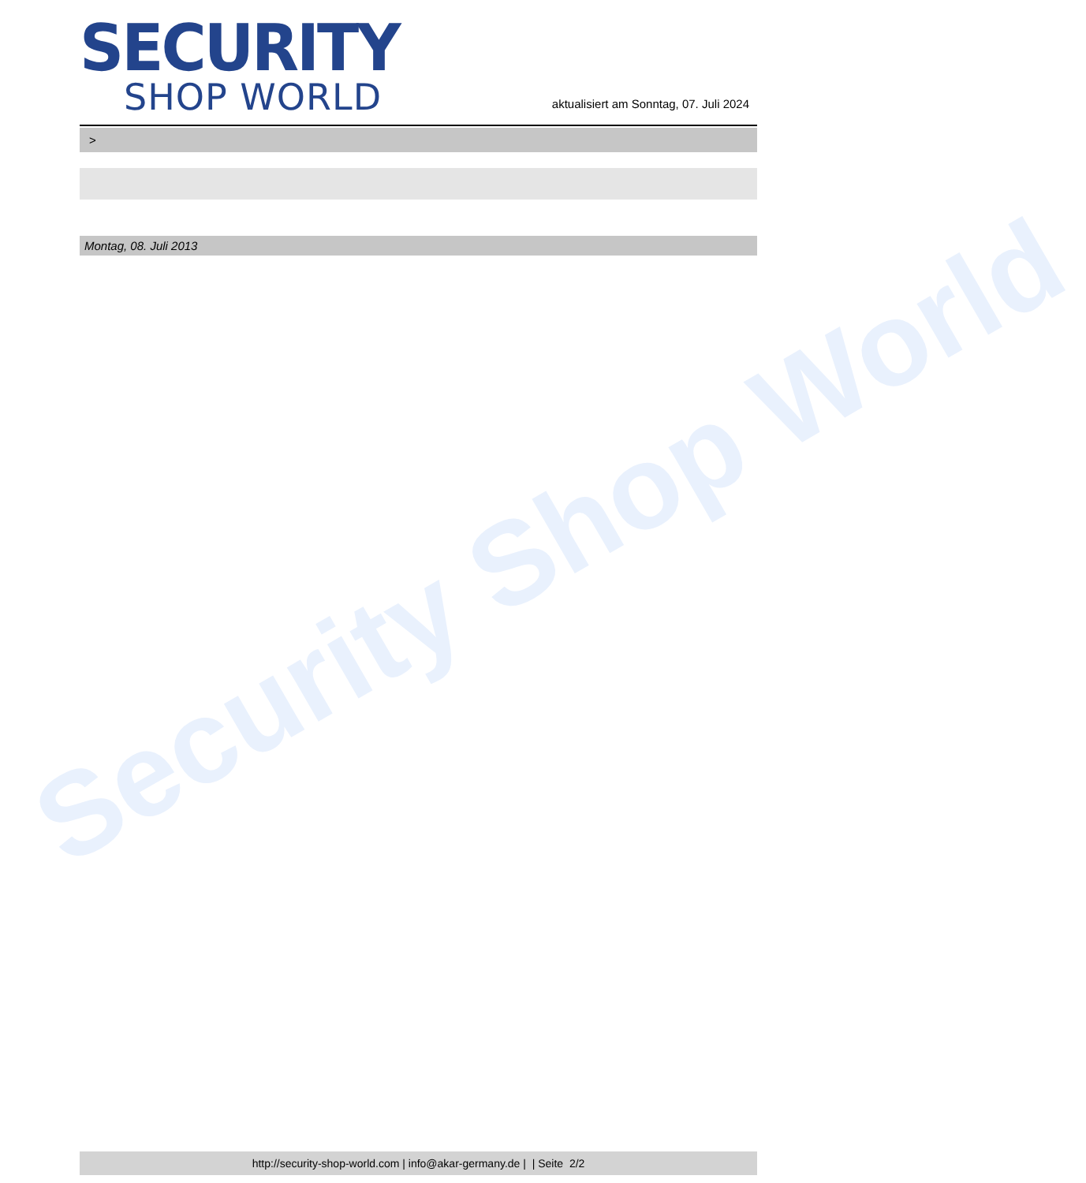SECURITY
SHOP WORLD
aktualisiert am Sonntag, 07. Juli 2024
>
Montag, 08. Juli 2013
http://security-shop-world.com | info@akar-germany.de | | Seite 2/2
Security Shop World